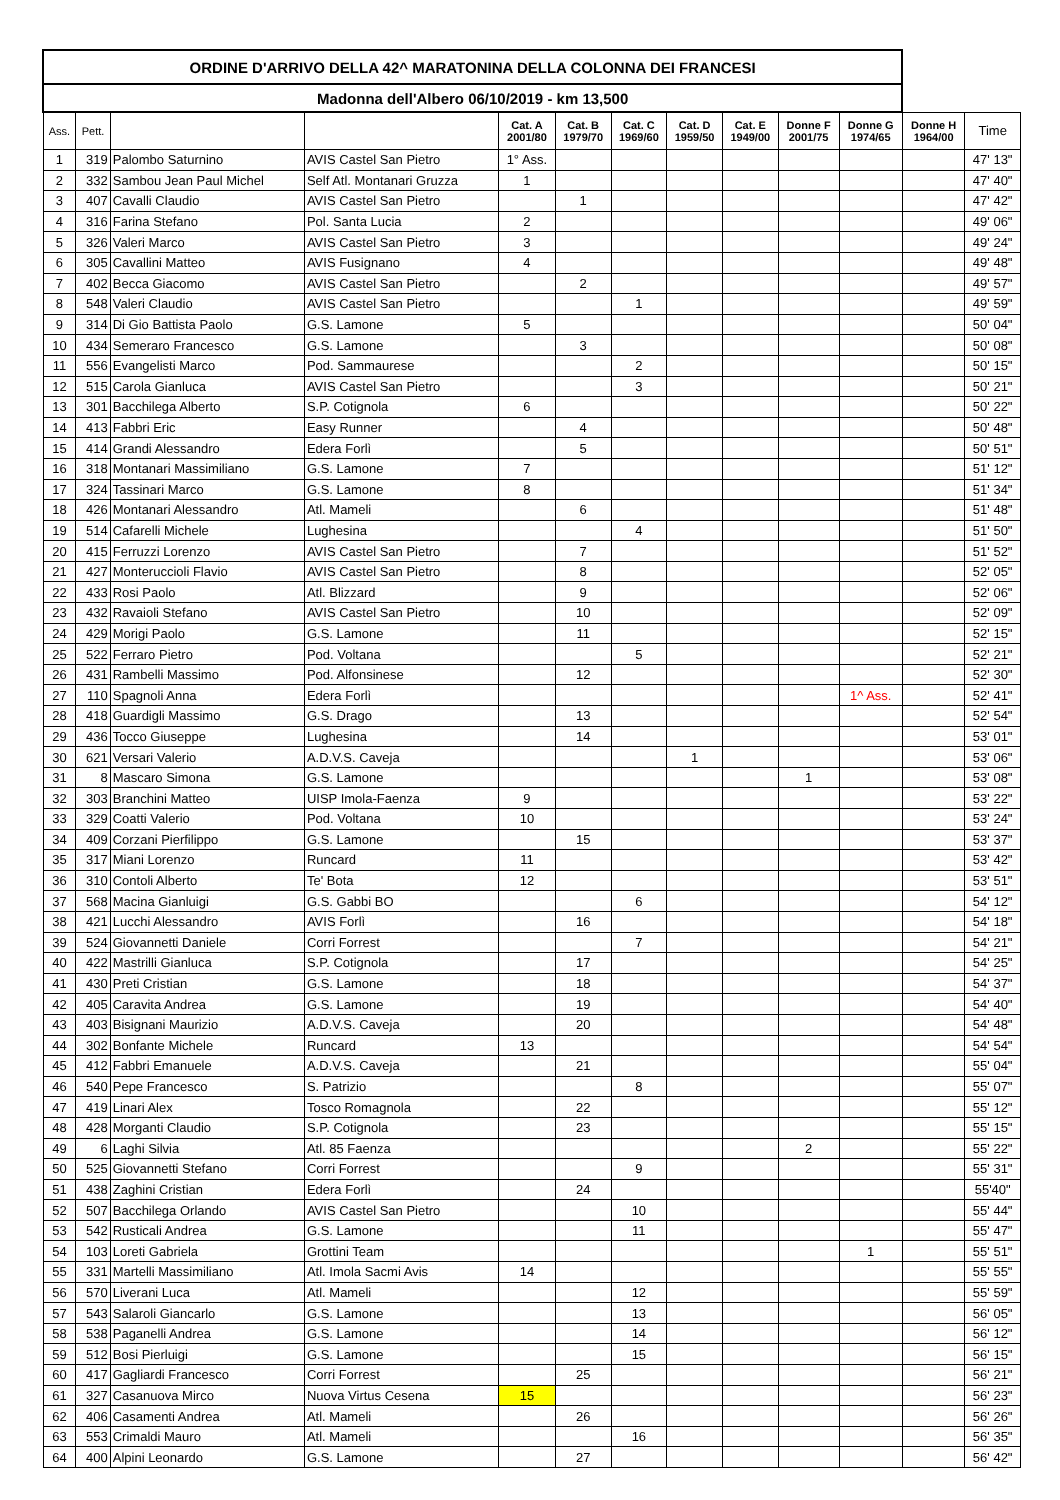| ORDINE D'ARRIVO DELLA 42^ MARATONINA DELLA COLONNA DEI FRANCESI | | | | | | | | | | | | |
| --- | --- | --- | --- | --- | --- | --- | --- | --- | --- | --- | --- | --- |
| Madonna dell'Albero 06/10/2019 - km 13,500 | | | | | | | | | | | | |
| Ass. | Pett. | | | Cat. A 2001/80 | Cat. B 1979/70 | Cat. C 1969/60 | Cat. D 1959/50 | Cat. E 1949/00 | Donne F 2001/75 | Donne G 1974/65 | Donne H 1964/00 | Time |
| 1 | 319 | Palombo Saturnino | AVIS Castel San Pietro | 1° Ass. | | | | | | | | 47' 13" |
| 2 | 332 | Sambou Jean Paul Michel | Self Atl. Montanari Gruzza | 1 | | | | | | | | 47' 40" |
| 3 | 407 | Cavalli Claudio | AVIS Castel San Pietro | | 1 | | | | | | | 47' 42" |
| 4 | 316 | Farina Stefano | Pol. Santa Lucia | 2 | | | | | | | | 49' 06" |
| 5 | 326 | Valeri Marco | AVIS Castel San Pietro | 3 | | | | | | | | 49' 24" |
| 6 | 305 | Cavallini Matteo | AVIS Fusignano | 4 | | | | | | | | 49' 48" |
| 7 | 402 | Becca Giacomo | AVIS Castel San Pietro | | 2 | | | | | | | 49' 57" |
| 8 | 548 | Valeri Claudio | AVIS Castel San Pietro | | | 1 | | | | | | 49' 59" |
| 9 | 314 | Di Gio Battista Paolo | G.S. Lamone | 5 | | | | | | | | 50' 04" |
| 10 | 434 | Semeraro Francesco | G.S. Lamone | | 3 | | | | | | | 50' 08" |
| 11 | 556 | Evangelisti Marco | Pod. Sammaurese | | | 2 | | | | | | 50' 15" |
| 12 | 515 | Carola Gianluca | AVIS Castel San Pietro | | | 3 | | | | | | 50' 21" |
| 13 | 301 | Bacchilega Alberto | S.P. Cotignola | 6 | | | | | | | | 50' 22" |
| 14 | 413 | Fabbri Eric | Easy Runner | | 4 | | | | | | | 50' 48" |
| 15 | 414 | Grandi Alessandro | Edera Forlì | | 5 | | | | | | | 50' 51" |
| 16 | 318 | Montanari Massimiliano | G.S. Lamone | 7 | | | | | | | | 51' 12" |
| 17 | 324 | Tassinari Marco | G.S. Lamone | 8 | | | | | | | | 51' 34" |
| 18 | 426 | Montanari Alessandro | Atl. Mameli | | 6 | | | | | | | 51' 48" |
| 19 | 514 | Cafarelli Michele | Lughesina | | | 4 | | | | | | 51' 50" |
| 20 | 415 | Ferruzzi Lorenzo | AVIS Castel San Pietro | | 7 | | | | | | | 51' 52" |
| 21 | 427 | Monteruccioli Flavio | AVIS Castel San Pietro | | 8 | | | | | | | 52' 05" |
| 22 | 433 | Rosi Paolo | Atl. Blizzard | | 9 | | | | | | | 52' 06" |
| 23 | 432 | Ravaioli Stefano | AVIS Castel San Pietro | | 10 | | | | | | | 52' 09" |
| 24 | 429 | Morigi Paolo | G.S. Lamone | | 11 | | | | | | | 52' 15" |
| 25 | 522 | Ferraro Pietro | Pod. Voltana | | | 5 | | | | | | 52' 21" |
| 26 | 431 | Rambelli Massimo | Pod. Alfonsinese | | 12 | | | | | | | 52' 30" |
| 27 | 110 | Spagnoli Anna | Edera Forlì | | | | | | | 1^ Ass. | | 52' 41" |
| 28 | 418 | Guardigli Massimo | G.S. Drago | | 13 | | | | | | | 52' 54" |
| 29 | 436 | Tocco Giuseppe | Lughesina | | 14 | | | | | | | 53' 01" |
| 30 | 621 | Versari Valerio | A.D.V.S. Caveja | | | | 1 | | | | | 53' 06" |
| 31 | 8 | Mascaro Simona | G.S. Lamone | | | | | | 1 | | | 53' 08" |
| 32 | 303 | Branchini Matteo | UISP Imola-Faenza | 9 | | | | | | | | 53' 22" |
| 33 | 329 | Coatti Valerio | Pod. Voltana | 10 | | | | | | | | 53' 24" |
| 34 | 409 | Corzani Pierfilippo | G.S. Lamone | | 15 | | | | | | | 53' 37" |
| 35 | 317 | Miani Lorenzo | Runcard | 11 | | | | | | | | 53' 42" |
| 36 | 310 | Contoli Alberto | Te' Bota | 12 | | | | | | | | 53' 51" |
| 37 | 568 | Macina Gianluigi | G.S. Gabbi BO | | | 6 | | | | | | 54' 12" |
| 38 | 421 | Lucchi Alessandro | AVIS Forlì | | 16 | | | | | | | 54' 18" |
| 39 | 524 | Giovannetti Daniele | Corri Forrest | | | 7 | | | | | | 54' 21" |
| 40 | 422 | Mastrilli Gianluca | S.P. Cotignola | | 17 | | | | | | | 54' 25" |
| 41 | 430 | Preti Cristian | G.S. Lamone | | 18 | | | | | | | 54' 37" |
| 42 | 405 | Caravita Andrea | G.S. Lamone | | 19 | | | | | | | 54' 40" |
| 43 | 403 | Bisignani Maurizio | A.D.V.S. Caveja | | 20 | | | | | | | 54' 48" |
| 44 | 302 | Bonfante Michele | Runcard | 13 | | | | | | | | 54' 54" |
| 45 | 412 | Fabbri Emanuele | A.D.V.S. Caveja | | 21 | | | | | | | 55' 04" |
| 46 | 540 | Pepe Francesco | S. Patrizio | | | 8 | | | | | | 55' 07" |
| 47 | 419 | Linari Alex | Tosco Romagnola | | 22 | | | | | | | 55' 12" |
| 48 | 428 | Morganti Claudio | S.P. Cotignola | | 23 | | | | | | | 55' 15" |
| 49 | 6 | Laghi Silvia | Atl. 85 Faenza | | | | | | 2 | | | 55' 22" |
| 50 | 525 | Giovannetti Stefano | Corri Forrest | | | 9 | | | | | | 55' 31" |
| 51 | 438 | Zaghini Cristian | Edera Forlì | | 24 | | | | | | | 55'40" |
| 52 | 507 | Bacchilega Orlando | AVIS Castel San Pietro | | | 10 | | | | | | 55' 44" |
| 53 | 542 | Rusticali Andrea | G.S. Lamone | | | 11 | | | | | | 55' 47" |
| 54 | 103 | Loreti Gabriela | Grottini Team | | | | | | | 1 | | 55' 51" |
| 55 | 331 | Martelli Massimiliano | Atl. Imola Sacmi Avis | 14 | | | | | | | | 55' 55" |
| 56 | 570 | Liverani Luca | Atl. Mameli | | | 12 | | | | | | 55' 59" |
| 57 | 543 | Salaroli Giancarlo | G.S. Lamone | | | 13 | | | | | | 56' 05" |
| 58 | 538 | Paganelli Andrea | G.S. Lamone | | | 14 | | | | | | 56' 12" |
| 59 | 512 | Bosi Pierluigi | G.S. Lamone | | | 15 | | | | | | 56' 15" |
| 60 | 417 | Gagliardi Francesco | Corri Forrest | | 25 | | | | | | | 56' 21" |
| 61 | 327 | Casanuova Mirco | Nuova Virtus Cesena | 15 | | | | | | | | 56' 23" |
| 62 | 406 | Casamenti Andrea | Atl. Mameli | | 26 | | | | | | | 56' 26" |
| 63 | 553 | Crimaldi Mauro | Atl. Mameli | | | 16 | | | | | | 56' 35" |
| 64 | 400 | Alpini Leonardo | G.S. Lamone | | 27 | | | | | | | 56' 42" |